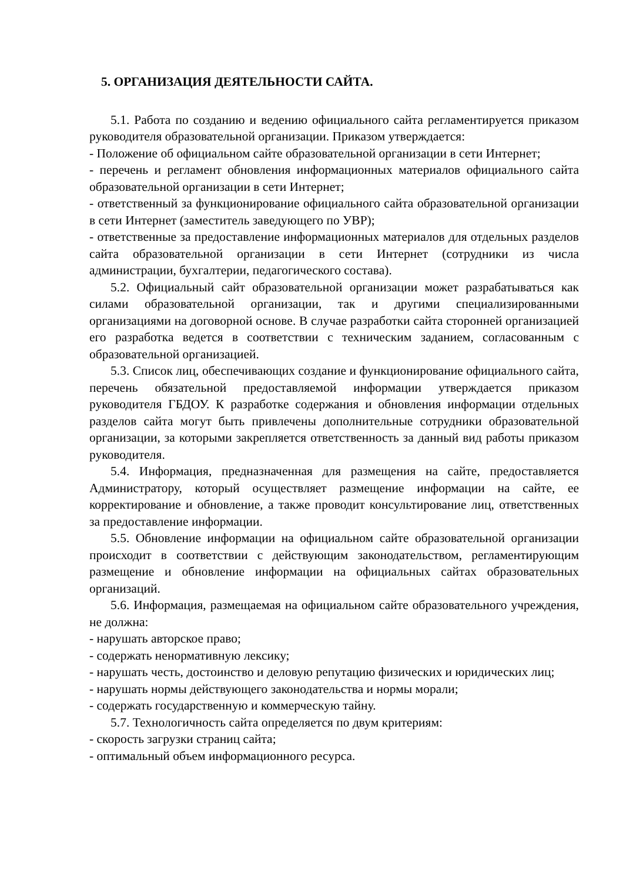5. ОРГАНИЗАЦИЯ ДЕЯТЕЛЬНОСТИ САЙТА.
5.1. Работа по созданию и ведению официального сайта регламентируется приказом руководителя образовательной организации. Приказом утверждается:
- Положение об официальном сайте образовательной организации в сети Интернет;
- перечень и регламент обновления информационных материалов официального сайта образовательной организации в сети Интернет;
- ответственный за функционирование официального сайта образовательной организации в сети Интернет (заместитель заведующего по УВР);
- ответственные за предоставление информационных материалов для отдельных разделов сайта образовательной организации в сети Интернет (сотрудники из числа администрации, бухгалтерии, педагогического состава).
5.2. Официальный сайт образовательной организации может разрабатываться как силами образовательной организации, так и другими специализированными организациями на договорной основе. В случае разработки сайта сторонней организацией его разработка ведется в соответствии с техническим заданием, согласованным с образовательной организацией.
5.3. Список лиц, обеспечивающих создание и функционирование официального сайта, перечень обязательной предоставляемой информации утверждается приказом руководителя ГБДОУ. К разработке содержания и обновления информации отдельных разделов сайта могут быть привлечены дополнительные сотрудники образовательной организации, за которыми закрепляется ответственность за данный вид работы приказом руководителя.
5.4. Информация, предназначенная для размещения на сайте, предоставляется Администратору, который осуществляет размещение информации на сайте, ее корректирование и обновление, а также проводит консультирование лиц, ответственных за предоставление информации.
5.5. Обновление информации на официальном сайте образовательной организации происходит в соответствии с действующим законодательством, регламентирующим размещение и обновление информации на официальных сайтах образовательных организаций.
5.6. Информация, размещаемая на официальном сайте образовательного учреждения, не должна:
- нарушать авторское право;
- содержать ненормативную лексику;
- нарушать честь, достоинство и деловую репутацию физических и юридических лиц;
- нарушать нормы действующего законодательства и нормы морали;
- содержать государственную и коммерческую тайну.
5.7. Технологичность сайта определяется по двум критериям:
- скорость загрузки страниц сайта;
- оптимальный объем информационного ресурса.